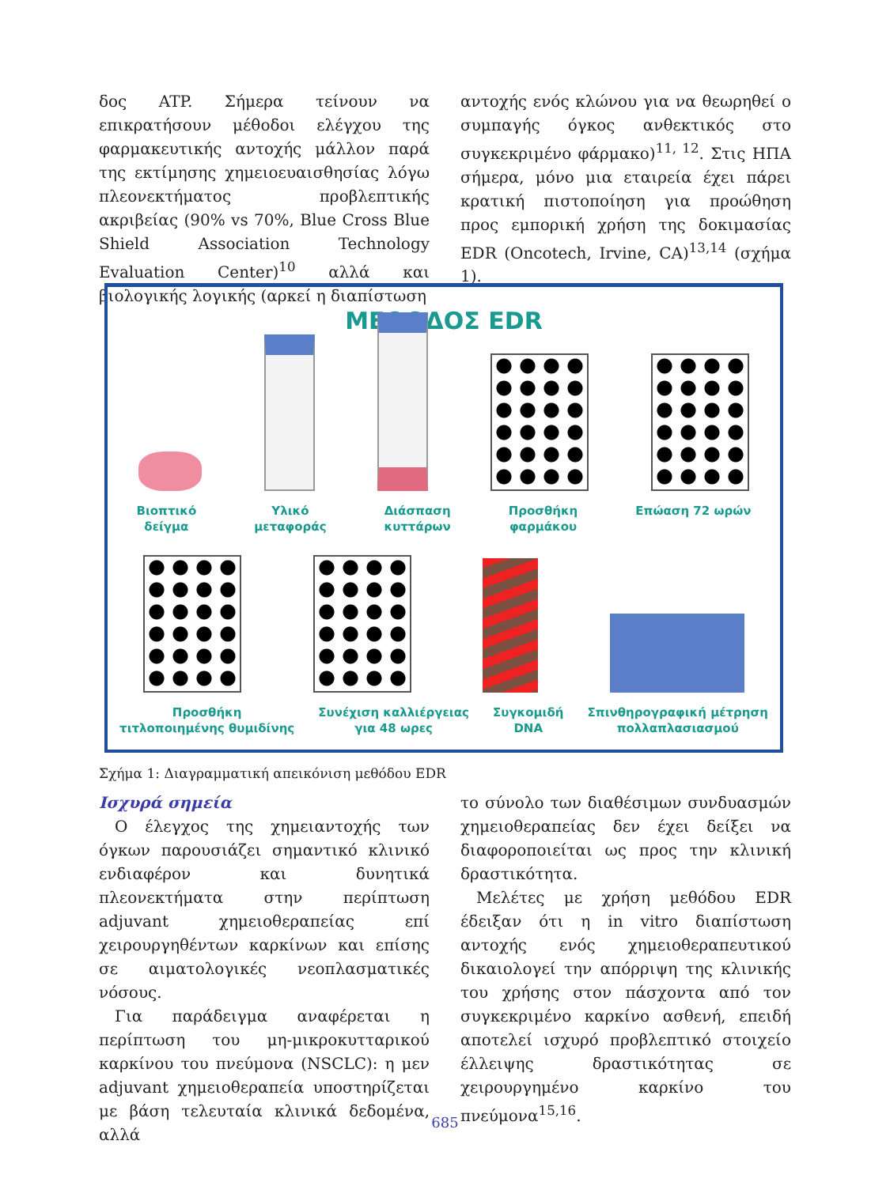δος ATP. Σήμερα τείνουν να επικρατήσουν μέθοδοι ελέγχου της φαρμακευτικής αντοχής μάλλον παρά της εκτίμησης χημειοευαισθησίας λόγω πλεονεκτήματος προβλεπτικής ακριβείας (90% vs 70%, Blue Cross Blue Shield Association Technology Evaluation Center)<sup>10</sup> αλλά και βιολογικής λογικής (αρκεί η διαπίστωση
αντοχής ενός κλώνου για να θεωρηθεί ο συμπαγής όγκος ανθεκτικός στο συγκεκριμένο φάρμακο)<sup>11, 12</sup>. Στις ΗΠΑ σήμερα, μόνο μια εταιρεία έχει πάρει κρατική πιστοποίηση για προώθηση προς εμπορική χρήση της δοκιμασίας EDR (Oncotech, Irvine, CA)<sup>13,14</sup> (σχήμα 1).
ΜΕΘΟΔΟΣ EDR
Βιοπτικό
δείγμα Υλικό
μεταφοράς Διάσπαση
κυττάρων Προσθήκη
φαρμάκου Επώαση 72 ωρών
Προσθήκη
τιτλοποιημένης θυμιδίνης Συνέχιση καλλιέργειας
για 48 ωρες Συγκομιδή
DNA Σπινθηρογραφική μέτρηση
πολλαπλασιασμού
Σχήμα 1: Διαγραμματική απεικόνιση μεθόδου EDR
Ισχυρά σημεία
Ο έλεγχος της χημειαντοχής των όγκων παρουσιάζει σημαντικό κλινικό ενδιαφέρον και δυνητικά πλεονεκτήματα στην περίπτωση adjuvant χημειοθεραπείας επί χειρουργηθέντων καρκίνων και επίσης σε αιματολογικές νεοπλασματικές νόσους.
Για παράδειγμα αναφέρεται η περίπτωση του μη-μικροκυτταρικού καρκίνου του πνεύμονα (NSCLC): η μεν adjuvant χημειοθεραπεία υποστηρίζεται με βάση τελευταία κλινικά δεδομένα, αλλά
το σύνολο των διαθέσιμων συνδυασμών χημειοθεραπείας δεν έχει δείξει να διαφοροποιείται ως προς την κλινική δραστικότητα.
Μελέτες με χρήση μεθόδου EDR έδειξαν ότι η in vitro διαπίστωση αντοχής ενός χημειοθεραπευτικού δικαιολογεί την απόρριψη της κλινικής του χρήσης στον πάσχοντα από τον συγκεκριμένο καρκίνο ασθενή, επειδή αποτελεί ισχυρό προβλεπτικό στοιχείο έλλειψης δραστικότητας σε χειρουργημένο καρκίνο του πνεύμονα<sup>15,16</sup>.
685